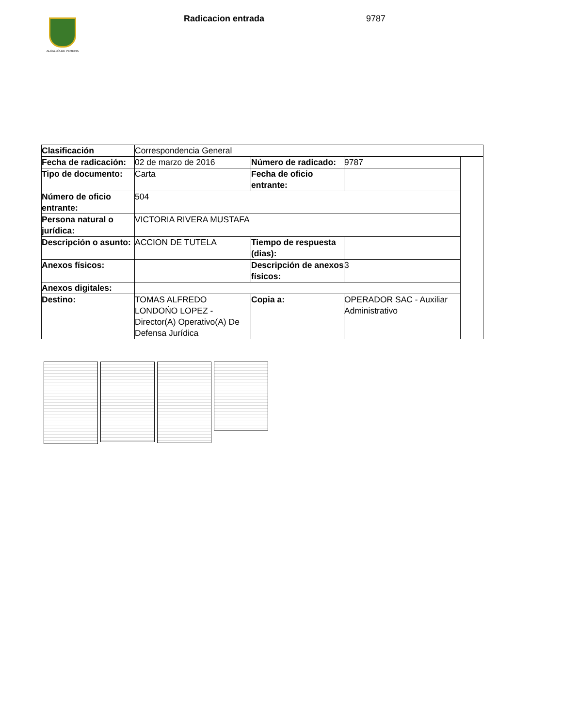ALCALDÍA DE PEREIRA
Radicacion entrada 9787
| Clasificación | Correspondencia General | | | |
| Fecha de radicación: | 02 de marzo de 2016 | Número de radicado: | 9787 | |
| Tipo de documento: | Carta | Fecha de oficio entrante: | | |
| Número de oficio entrante: | 504 | | | |
| Persona natural o jurídica: | VICTORIA RIVERA MUSTAFA | | | |
| Descripción o asunto: | ACCION DE TUTELA | Tiempo de respuesta (dias): | | |
| Anexos físicos: | | Descripción de anexos físicos: | 3 | |
| Anexos digitales: | | | | |
| Destino: | TOMAS ALFREDO LONDOŃO LOPEZ - Director(A) Operativo(A) De Defensa Jurídica | Copia a: | OPERADOR SAC - Auxiliar Administrativo | |